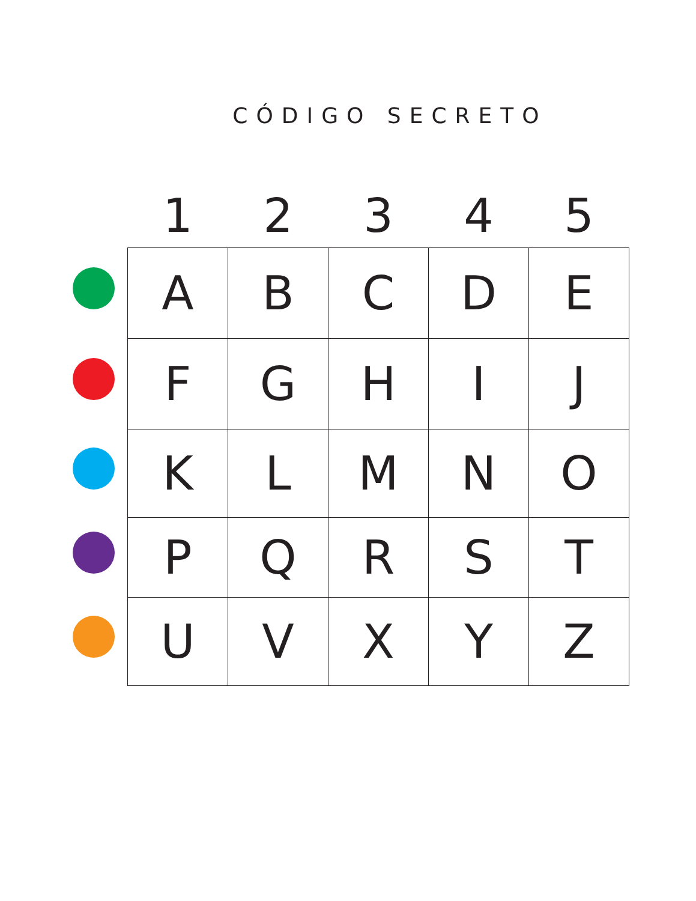CÓDIGO SECRETO
| | 1 | 2 | 3 | 4 | 5 |
| --- | --- | --- | --- | --- | --- |
| | A | B | C | D | E |
| | F | G | H | I | J |
| | K | L | M | N | O |
| | P | Q | R | S | T |
| | U | V | X | Y | Z |